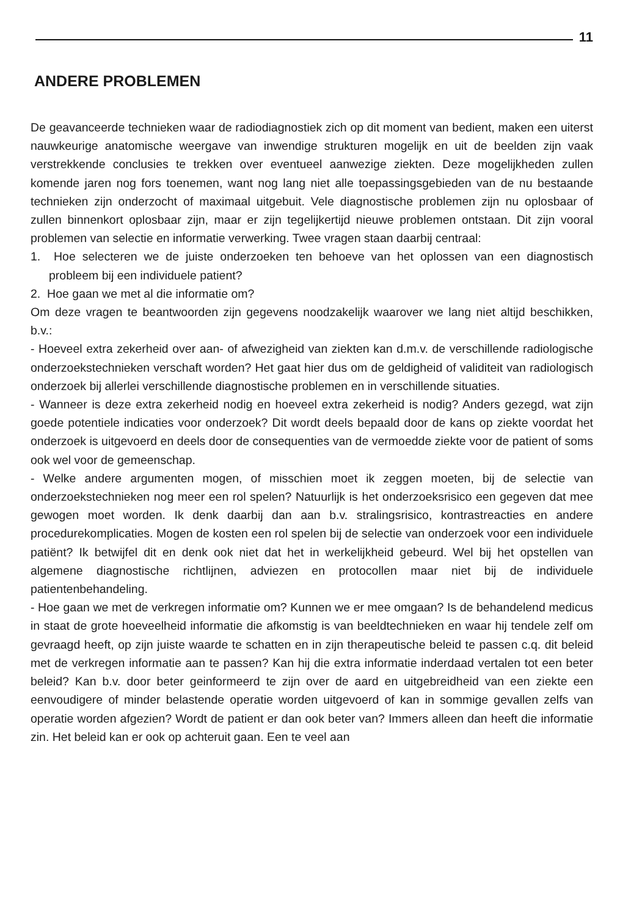11
ANDERE PROBLEMEN
De geavanceerde technieken waar de radiodiagnostiek zich op dit moment van bedient, maken een uiterst nauwkeurige anatomische weergave van inwendige strukturen mogelijk en uit de beelden zijn vaak verstrekkende conclusies te trekken over eventueel aanwezige ziekten. Deze mogelijkheden zullen komende jaren nog fors toenemen, want nog lang niet alle toepassingsgebieden van de nu bestaande technieken zijn onderzocht of maximaal uitgebuit. Vele diagnostische problemen zijn nu oplosbaar of zullen binnenkort oplosbaar zijn, maar er zijn tegelijkertijd nieuwe problemen ontstaan. Dit zijn vooral problemen van selectie en informatie verwerking. Twee vragen staan daarbij centraal:
1. Hoe selecteren we de juiste onderzoeken ten behoeve van het oplossen van een diagnostisch probleem bij een individuele patient?
2. Hoe gaan we met al die informatie om?
Om deze vragen te beantwoorden zijn gegevens noodzakelijk waarover we lang niet altijd beschikken, b.v.:
- Hoeveel extra zekerheid over aan- of afwezigheid van ziekten kan d.m.v. de verschillende radiologische onderzoekstechnieken verschaft worden? Het gaat hier dus om de geldigheid of validiteit van radiologisch onderzoek bij allerlei verschillende diagnostische problemen en in verschillende situaties.
- Wanneer is deze extra zekerheid nodig en hoeveel extra zekerheid is nodig? Anders gezegd, wat zijn goede potentiele indicaties voor onderzoek? Dit wordt deels bepaald door de kans op ziekte voordat het onderzoek is uitgevoerd en deels door de consequenties van de vermoedde ziekte voor de patient of soms ook wel voor de gemeenschap.
- Welke andere argumenten mogen, of misschien moet ik zeggen moeten, bij de selectie van onderzoekstechnieken nog meer een rol spelen? Natuurlijk is het onderzoeksrisico een gegeven dat mee gewogen moet worden. Ik denk daarbij dan aan b.v. stralingsrisico, kontrastreacties en andere procedurekomplicaties. Mogen de kosten een rol spelen bij de selectie van onderzoek voor een individuele patiënt? Ik betwijfel dit en denk ook niet dat het in werkelijkheid gebeurd. Wel bij het opstellen van algemene diagnostische richtlijnen, adviezen en protocollen maar niet bij de individuele patientenbehandeling.
- Hoe gaan we met de verkregen informatie om? Kunnen we er mee omgaan? Is de behandelend medicus in staat de grote hoeveelheid informatie die afkomstig is van beeldtechnieken en waar hij tendele zelf om gevraagd heeft, op zijn juiste waarde te schatten en in zijn therapeutische beleid te passen c.q. dit beleid met de verkregen informatie aan te passen? Kan hij die extra informatie inderdaad vertalen tot een beter beleid? Kan b.v. door beter geinformeerd te zijn over de aard en uitgebreidheid van een ziekte een eenvoudigere of minder belastende operatie worden uitgevoerd of kan in sommige gevallen zelfs van operatie worden afgezien? Wordt de patient er dan ook beter van? Immers alleen dan heeft die informatie zin. Het beleid kan er ook op achteruit gaan. Een te veel aan